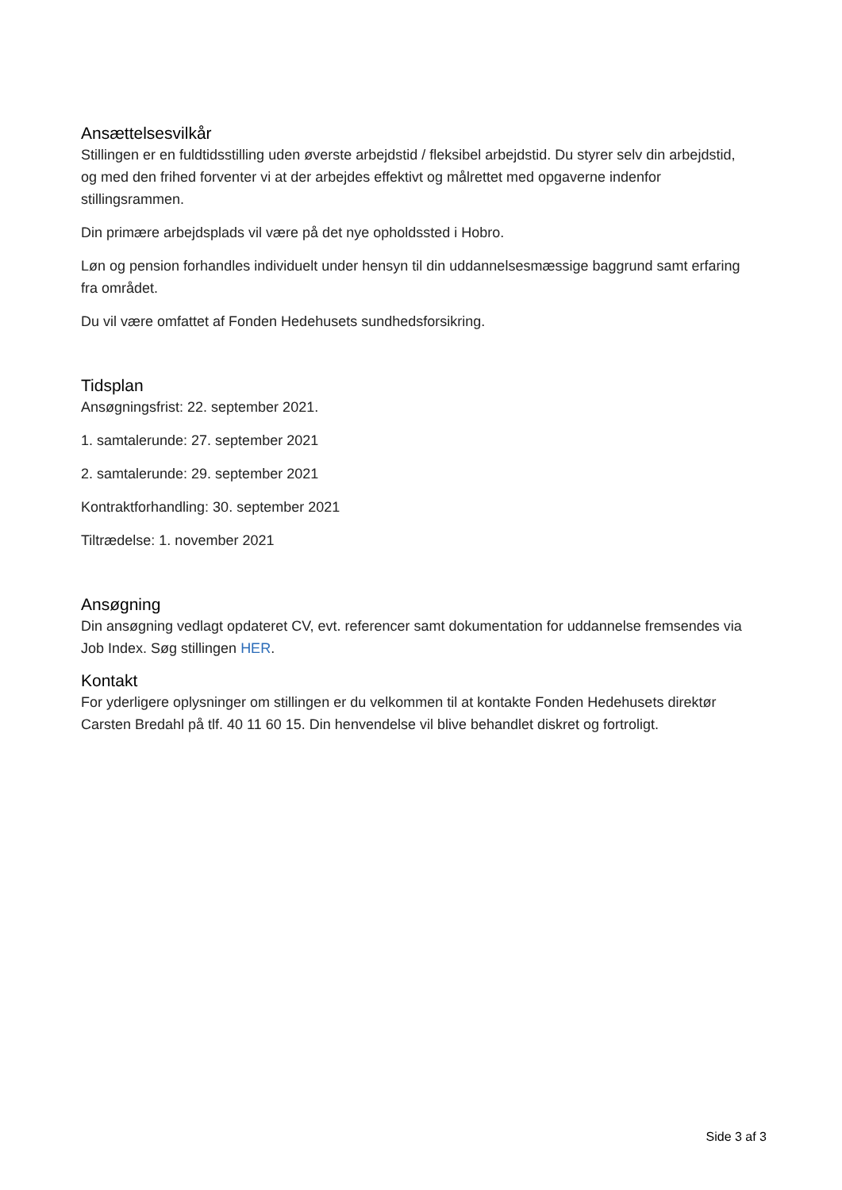Ansættelsesvilkår
Stillingen er en fuldtidsstilling uden øverste arbejdstid / fleksibel arbejdstid. Du styrer selv din arbejdstid, og med den frihed forventer vi at der arbejdes effektivt og målrettet med opgaverne indenfor stillingsrammen.
Din primære arbejdsplads vil være på det nye opholdssted i Hobro.
Løn og pension forhandles individuelt under hensyn til din uddannelsesmæssige baggrund samt erfaring fra området.
Du vil være omfattet af Fonden Hedehusets sundhedsforsikring.
Tidsplan
Ansøgningsfrist: 22. september 2021.
1. samtalerunde: 27. september 2021
2. samtalerunde: 29. september 2021
Kontraktforhandling: 30. september 2021
Tiltrædelse: 1. november 2021
Ansøgning
Din ansøgning vedlagt opdateret CV, evt. referencer samt dokumentation for uddannelse fremsendes via Job Index. Søg stillingen HER.
Kontakt
For yderligere oplysninger om stillingen er du velkommen til at kontakte Fonden Hedehusets direktør Carsten Bredahl på tlf. 40 11 60 15. Din henvendelse vil blive behandlet diskret og fortroligt.
Side 3 af 3